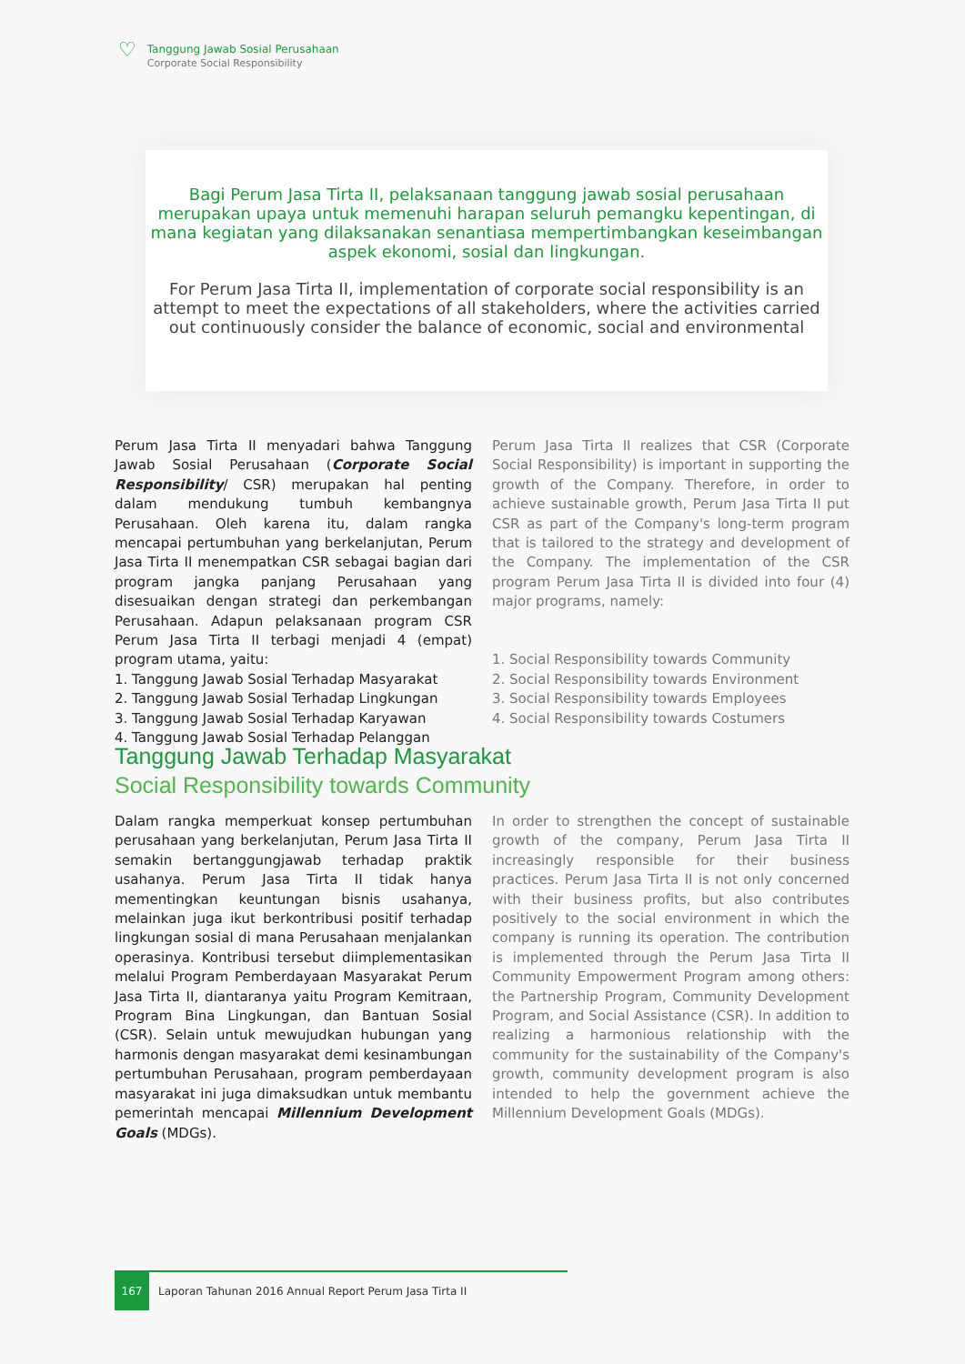♡
Tanggung Jawab Sosial Perusahaan
Corporate Social Responsibility
Bagi Perum Jasa Tirta II, pelaksanaan tanggung jawab sosial perusahaan merupakan upaya untuk memenuhi harapan seluruh pemangku kepentingan, di mana kegiatan yang dilaksanakan senantiasa mempertimbangkan keseimbangan aspek ekonomi, sosial dan lingkungan.
For Perum Jasa Tirta II, implementation of corporate social responsibility is an attempt to meet the expectations of all stakeholders, where the activities carried out continuously consider the balance of economic, social and environmental
Perum Jasa Tirta II menyadari bahwa Tanggung Jawab Sosial Perusahaan (Corporate Social Responsibility/ CSR) merupakan hal penting dalam mendukung tumbuh kembangnya Perusahaan. Oleh karena itu, dalam rangka mencapai pertumbuhan yang berkelanjutan, Perum Jasa Tirta II menempatkan CSR sebagai bagian dari program jangka panjang Perusahaan yang disesuaikan dengan strategi dan perkembangan Perusahaan. Adapun pelaksanaan program CSR Perum Jasa Tirta II terbagi menjadi 4 (empat) program utama, yaitu:
1. Tanggung Jawab Sosial Terhadap Masyarakat
2. Tanggung Jawab Sosial Terhadap Lingkungan
3. Tanggung Jawab Sosial Terhadap Karyawan
4. Tanggung Jawab Sosial Terhadap Pelanggan
Perum Jasa Tirta II realizes that CSR (Corporate Social Responsibility) is important in supporting the growth of the Company. Therefore, in order to achieve sustainable growth, Perum Jasa Tirta II put CSR as part of the Company's long-term program that is tailored to the strategy and development of the Company. The implementation of the CSR program Perum Jasa Tirta II is divided into four (4) major programs, namely:
1. Social Responsibility towards Community
2. Social Responsibility towards Environment
3. Social Responsibility towards Employees
4. Social Responsibility towards Costumers
Tanggung Jawab Terhadap Masyarakat
Social Responsibility towards Community
Dalam rangka memperkuat konsep pertumbuhan perusahaan yang berkelanjutan, Perum Jasa Tirta II semakin bertanggungjawab terhadap praktik usahanya. Perum Jasa Tirta II tidak hanya mementingkan keuntungan bisnis usahanya, melainkan juga ikut berkontribusi positif terhadap lingkungan sosial di mana Perusahaan menjalankan operasinya. Kontribusi tersebut diimplementasikan melalui Program Pemberdayaan Masyarakat Perum Jasa Tirta II, diantaranya yaitu Program Kemitraan, Program Bina Lingkungan, dan Bantuan Sosial (CSR). Selain untuk mewujudkan hubungan yang harmonis dengan masyarakat demi kesinambungan pertumbuhan Perusahaan, program pemberdayaan masyarakat ini juga dimaksudkan untuk membantu pemerintah mencapai Millennium Development Goals (MDGs).
In order to strengthen the concept of sustainable growth of the company, Perum Jasa Tirta II increasingly responsible for their business practices. Perum Jasa Tirta II is not only concerned with their business profits, but also contributes positively to the social environment in which the company is running its operation. The contribution is implemented through the Perum Jasa Tirta II Community Empowerment Program among others: the Partnership Program, Community Development Program, and Social Assistance (CSR). In addition to realizing a harmonious relationship with the community for the sustainability of the Company's growth, community development program is also intended to help the government achieve the Millennium Development Goals (MDGs).
167 Laporan Tahunan 2016 Annual Report Perum Jasa Tirta II